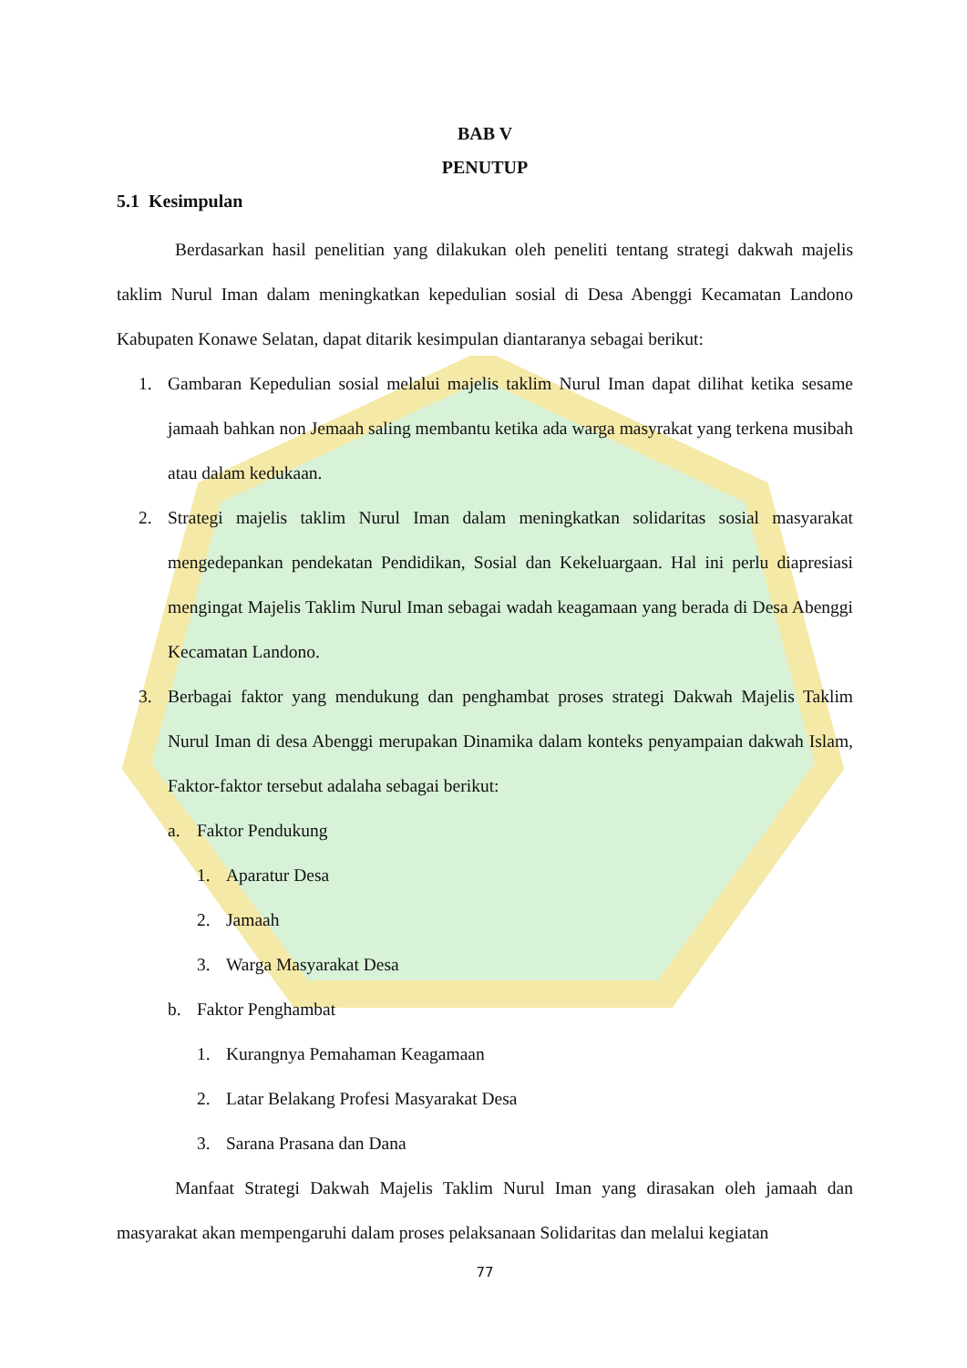BAB V
PENUTUP
5.1 Kesimpulan
Berdasarkan hasil penelitian yang dilakukan oleh peneliti tentang strategi dakwah majelis taklim Nurul Iman dalam meningkatkan kepedulian sosial di Desa Abenggi Kecamatan Landono Kabupaten Konawe Selatan, dapat ditarik kesimpulan diantaranya sebagai berikut:
1. Gambaran Kepedulian sosial melalui majelis taklim Nurul Iman dapat dilihat ketika sesame jamaah bahkan non Jemaah saling membantu ketika ada warga masyrakat yang terkena musibah atau dalam kedukaan.
2. Strategi majelis taklim Nurul Iman dalam meningkatkan solidaritas sosial masyarakat mengedepankan pendekatan Pendidikan, Sosial dan Kekeluargaan. Hal ini perlu diapresiasi mengingat Majelis Taklim Nurul Iman sebagai wadah keagamaan yang berada di Desa Abenggi Kecamatan Landono.
3. Berbagai faktor yang mendukung dan penghambat proses strategi Dakwah Majelis Taklim Nurul Iman di desa Abenggi merupakan Dinamika dalam konteks penyampaian dakwah Islam, Faktor-faktor tersebut adalaha sebagai berikut:
a. Faktor Pendukung
1. Aparatur Desa
2. Jamaah
3. Warga Masyarakat Desa
b. Faktor Penghambat
1. Kurangnya Pemahaman Keagamaan
2. Latar Belakang Profesi Masyarakat Desa
3. Sarana Prasana dan Dana
Manfaat Strategi Dakwah Majelis Taklim Nurul Iman yang dirasakan oleh jamaah dan masyarakat akan mempengaruhi dalam proses pelaksanaan Solidaritas dan melalui kegiatan
77